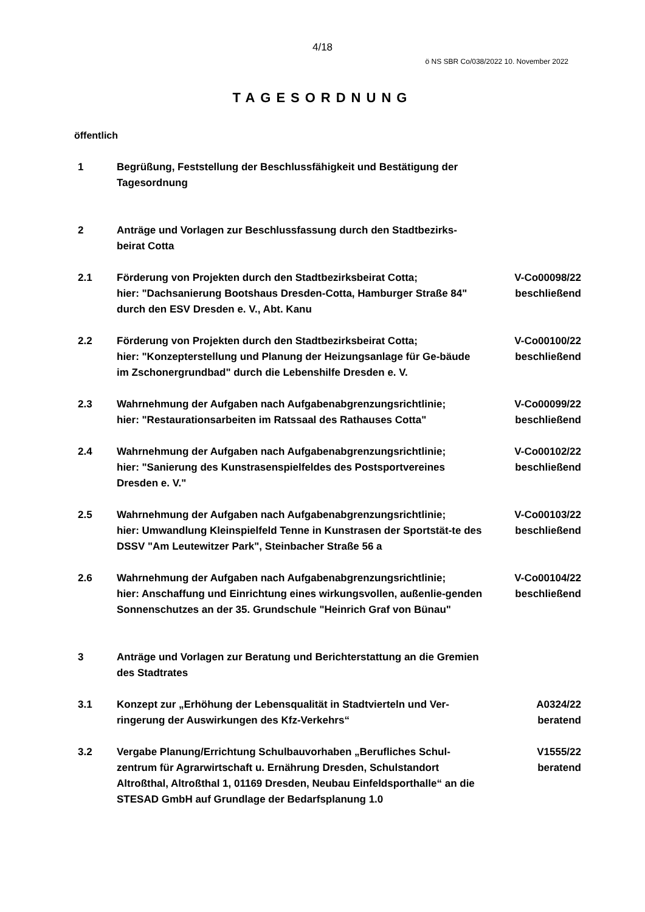4/18
ö NS SBR Co/038/2022 10. November 2022
TAGESORDNUNG
öffentlich
| 1 | Begrüßung, Feststellung der Beschlussfähigkeit und Bestätigung der Tagesordnung | |
| 2 | Anträge und Vorlagen zur Beschlussfassung durch den Stadtbezirks-beirat Cotta | |
| 2.1 | Förderung von Projekten durch den Stadtbezirksbeirat Cotta; hier: "Dachsanierung Bootshaus Dresden-Cotta, Hamburger Straße 84" durch den ESV Dresden e. V., Abt. Kanu | V-Co00098/22 beschließend |
| 2.2 | Förderung von Projekten durch den Stadtbezirksbeirat Cotta; hier: "Konzepterstellung und Planung der Heizungsanlage für Ge-bäude im Zschonergrundbad" durch die Lebenshilfe Dresden e. V. | V-Co00100/22 beschließend |
| 2.3 | Wahrnehmung der Aufgaben nach Aufgabenabgrenzungsrichtlinie; hier: "Restaurationsarbeiten im Ratssaal des Rathauses Cotta" | V-Co00099/22 beschließend |
| 2.4 | Wahrnehmung der Aufgaben nach Aufgabenabgrenzungsrichtlinie; hier: "Sanierung des Kunstrasenspielfeldes des Postsportvereines Dresden e. V." | V-Co00102/22 beschließend |
| 2.5 | Wahrnehmung der Aufgaben nach Aufgabenabgrenzungsrichtlinie; hier: Umwandlung Kleinspielfeld Tenne in Kunstrasen der Sportstät-te des DSSV "Am Leutewitzer Park", Steinbacher Straße 56 a | V-Co00103/22 beschließend |
| 2.6 | Wahrnehmung der Aufgaben nach Aufgabenabgrenzungsrichtlinie; hier: Anschaffung und Einrichtung eines wirkungsvollen, außenlie-genden Sonnenschutzes an der 35. Grundschule "Heinrich Graf von Bünau" | V-Co00104/22 beschließend |
| 3 | Anträge und Vorlagen zur Beratung und Berichterstattung an die Gremien des Stadtrates | |
| 3.1 | Konzept zur „Erhöhung der Lebensqualität in Stadtvierteln und Ver-ringerung der Auswirkungen des Kfz-Verkehrs“ | A0324/22 beratend |
| 3.2 | Vergabe Planung/Errichtung Schulbauvorhaben „Berufliches Schul-zentrum für Agrarwirtschaft u. Ernährung Dresden, Schulstandort Altroßthal, Altroßthal 1, 01169 Dresden, Neubau Einfeldsporthalle“ an die STESAD GmbH auf Grundlage der Bedarfsplanung 1.0 | V1555/22 beratend |